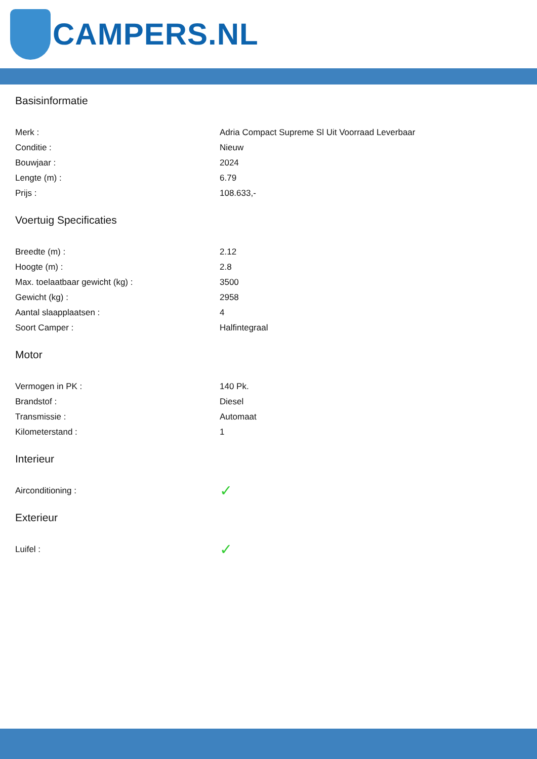CAMPERS.NL
Basisinformatie
| Merk : | Adria Compact Supreme Sl Uit Voorraad Leverbaar |
| Conditie : | Nieuw |
| Bouwjaar : | 2024 |
| Lengte (m) : | 6.79 |
| Prijs : | 108.633,- |
Voertuig Specificaties
| Breedte (m) : | 2.12 |
| Hoogte (m) : | 2.8 |
| Max. toelaatbaar gewicht (kg) : | 3500 |
| Gewicht (kg) : | 2958 |
| Aantal slaapplaatsen : | 4 |
| Soort Camper : | Halfintegraal |
Motor
| Vermogen in PK : | 140 Pk. |
| Brandstof : | Diesel |
| Transmissie : | Automaat |
| Kilometerstand : | 1 |
Interieur
| Airconditioning : | ✓ |
Exterieur
| Luifel : | ✓ |